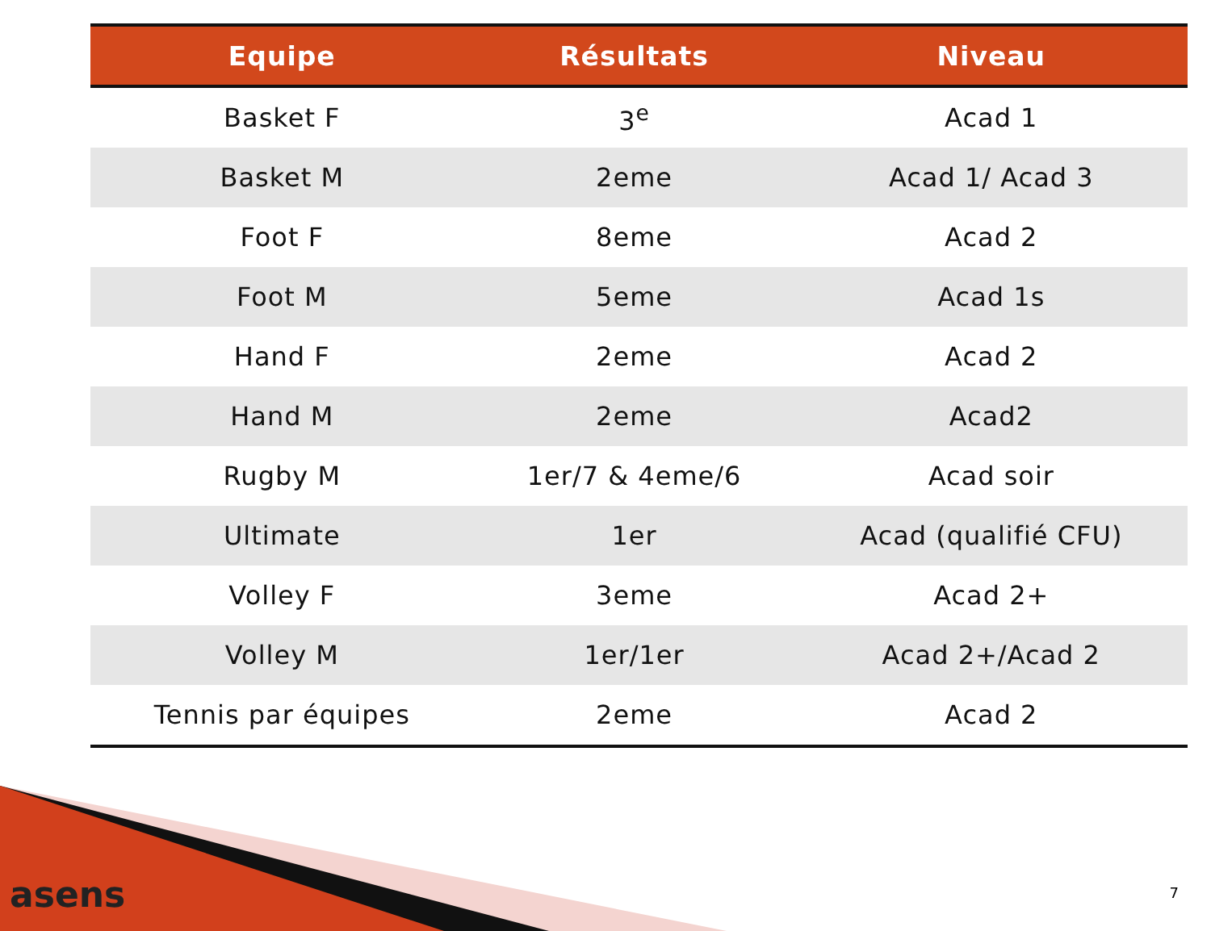| Equipe | Résultats | Niveau |
| --- | --- | --- |
| Basket F | 3<sup>e</sup> | Acad 1 |
| Basket M | 2eme | Acad 1/ Acad 3 |
| Foot F | 8eme | Acad 2 |
| Foot M | 5eme | Acad 1s |
| Hand F | 2eme | Acad 2 |
| Hand M | 2eme | Acad2 |
| Rugby M | 1er/7 & 4eme/6 | Acad soir |
| Ultimate | 1er | Acad (qualifié CFU) |
| Volley F | 3eme | Acad 2+ |
| Volley M | 1er/1er | Acad 2+/Acad 2 |
| Tennis par équipes | 2eme | Acad 2 |
asens 7